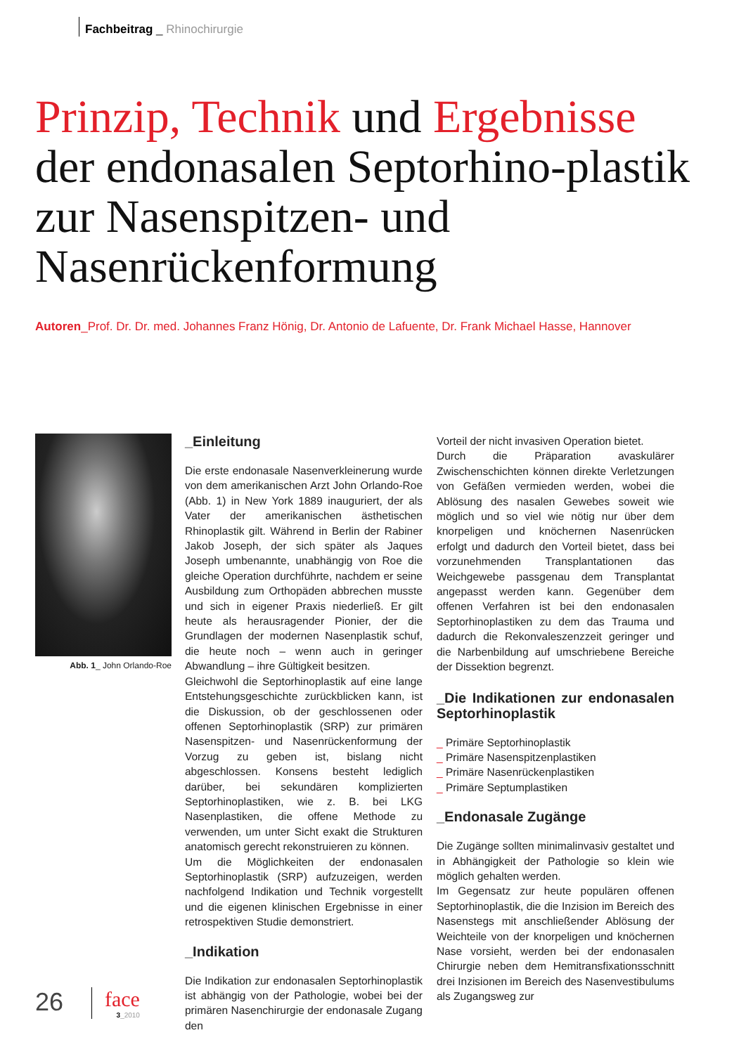Fachbeitrag _ Rhinochirurgie
Prinzip, Technik und Ergebnisse der endonasalen Septorhino-plastik zur Nasenspitzen- und Nasenrückenformung
Autoren_Prof. Dr. Dr. med. Johannes Franz Hönig, Dr. Antonio de Lafuente, Dr. Frank Michael Hasse, Hannover
Abb. 1_ John Orlando-Roe
_Einleitung
Die erste endonasale Nasenverkleinerung wurde von dem amerikanischen Arzt John Orlando-Roe (Abb. 1) in New York 1889 inauguriert, der als Vater der amerikanischen ästhetischen Rhinoplastik gilt. Während in Berlin der Rabiner Jakob Joseph, der sich später als Jaques Joseph umbenannte, unabhängig von Roe die gleiche Operation durchführte, nachdem er seine Ausbildung zum Orthopäden abbrechen musste und sich in eigener Praxis niederließ. Er gilt heute als herausragender Pionier, der die Grundlagen der modernen Nasenplastik schuf, die heute noch – wenn auch in geringer Abwandlung – ihre Gültigkeit besitzen.
Gleichwohl die Septorhinoplastik auf eine lange Entstehungsgeschichte zurückblicken kann, ist die Diskussion, ob der geschlossenen oder offenen Septorhinoplastik (SRP) zur primären Nasenspitzen- und Nasenrückenformung der Vorzug zu geben ist, bislang nicht abgeschlossen. Konsens besteht lediglich darüber, bei sekundären komplizierten Septorhinoplastiken, wie z. B. bei LKG Nasenplastiken, die offene Methode zu verwenden, um unter Sicht exakt die Strukturen anatomisch gerecht rekonstruieren zu können.
Um die Möglichkeiten der endonasalen Septorhinoplastik (SRP) aufzuzeigen, werden nachfolgend Indikation und Technik vorgestellt und die eigenen klinischen Ergebnisse in einer retrospektiven Studie demonstriert.
_Indikation
Die Indikation zur endonasalen Septorhinoplastik ist abhängig von der Pathologie, wobei bei der primären Nasenchirurgie der endonasale Zugang den
Vorteil der nicht invasiven Operation bietet.
Durch die Präparation avaskulärer Zwischenschichten können direkte Verletzungen von Gefäßen vermieden werden, wobei die Ablösung des nasalen Gewebes soweit wie möglich und so viel wie nötig nur über dem knorpeligen und knöchernen Nasenrücken erfolgt und dadurch den Vorteil bietet, dass bei vorzunehmenden Transplantationen das Weichgewebe passgenau dem Transplantat angepasst werden kann. Gegenüber dem offenen Verfahren ist bei den endonasalen Septorhinoplastiken zu dem das Trauma und dadurch die Rekonvaleszenzzeit geringer und die Narbenbildung auf umschriebene Bereiche der Dissektion begrenzt.
_Die Indikationen zur endonasalen Septorhinoplastik
_ Primäre Septorhinoplastik
_ Primäre Nasenspitzenplastiken
_ Primäre Nasenrückenplastiken
_ Primäre Septumplastiken
_Endonasale Zugänge
Die Zugänge sollten minimalinvasiv gestaltet und in Abhängigkeit der Pathologie so klein wie möglich gehalten werden.
Im Gegensatz zur heute populären offenen Septorhinoplastik, die die Inzision im Bereich des Nasenstegs mit anschließender Ablösung der Weichteile von der knorpeligen und knöchernen Nase vorsieht, werden bei der endonasalen Chirurgie neben dem Hemitransfixationsschnitt drei Inzisionen im Bereich des Nasenvestibulums als Zugangsweg zur
26 face
3_2010